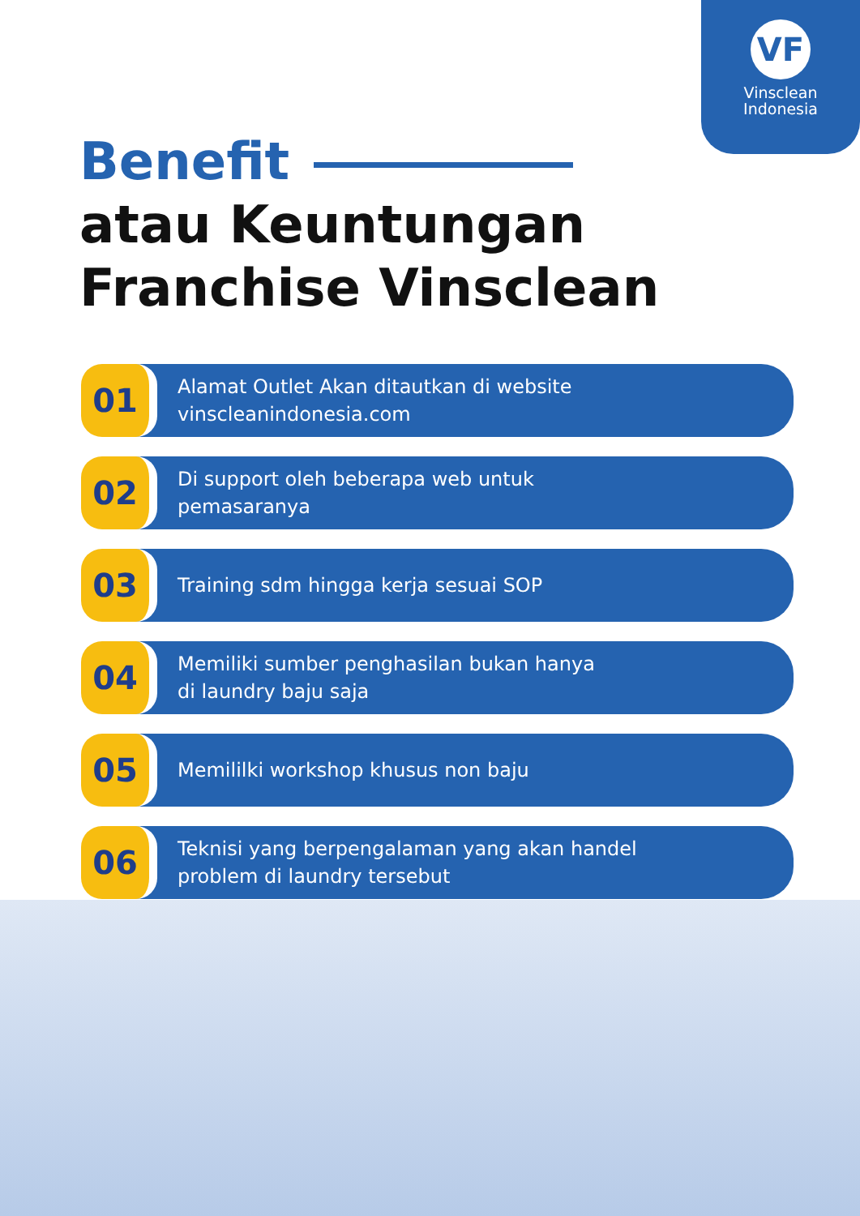VF
Vinsclean
Indonesia
Benefit
atau Keuntungan
Franchise Vinsclean
01
Alamat Outlet Akan ditautkan di website
vinscleanindonesia.com
02
Di support oleh beberapa web untuk
pemasaranya
03
Training sdm hingga kerja sesuai SOP
04
Memiliki sumber penghasilan bukan hanya
di laundry baju saja
05
Memililki workshop khusus non baju
06
Teknisi yang berpengalaman yang akan handel
problem di laundry tersebut